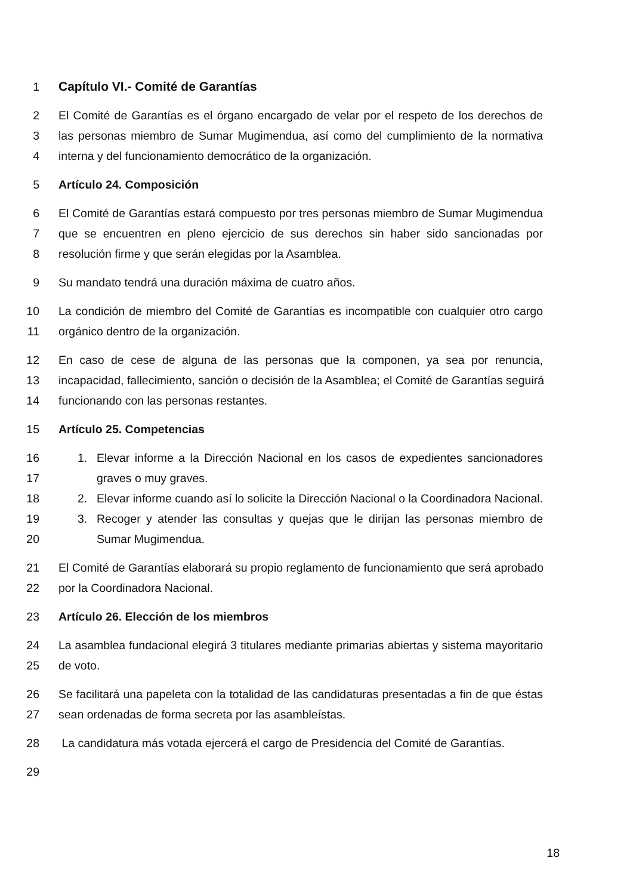1 Capítulo VI.- Comité de Garantías
2 El Comité de Garantías es el órgano encargado de velar por el respeto de los derechos de
3 las personas miembro de Sumar Mugimendua, así como del cumplimiento de la normativa
4 interna y del funcionamiento democrático de la organización.
5 Artículo 24. Composición
6 El Comité de Garantías estará compuesto por tres personas miembro de Sumar Mugimendua
7 que se encuentren en pleno ejercicio de sus derechos sin haber sido sancionadas por
8 resolución firme y que serán elegidas por la Asamblea.
9 Su mandato tendrá una duración máxima de cuatro años.
10 La condición de miembro del Comité de Garantías es incompatible con cualquier otro cargo
11 orgánico dentro de la organización.
12 En caso de cese de alguna de las personas que la componen, ya sea por renuncia,
13 incapacidad, fallecimiento, sanción o decisión de la Asamblea; el Comité de Garantías seguirá
14 funcionando con las personas restantes.
15 Artículo 25. Competencias
16 1. Elevar informe a la Dirección Nacional en los casos de expedientes sancionadores
17 graves o muy graves.
18 2. Elevar informe cuando así lo solicite la Dirección Nacional o la Coordinadora Nacional.
19 3. Recoger y atender las consultas y quejas que le dirijan las personas miembro de
20 Sumar Mugimendua.
21 El Comité de Garantías elaborará su propio reglamento de funcionamiento que será aprobado
22 por la Coordinadora Nacional.
23 Artículo 26. Elección de los miembros
24 La asamblea fundacional elegirá 3 titulares mediante primarias abiertas y sistema mayoritario
25 de voto.
26 Se facilitará una papeleta con la totalidad de las candidaturas presentadas a fin de que éstas
27 sean ordenadas de forma secreta por las asambleístas.
28 La candidatura más votada ejercerá el cargo de Presidencia del Comité de Garantías.
29
18